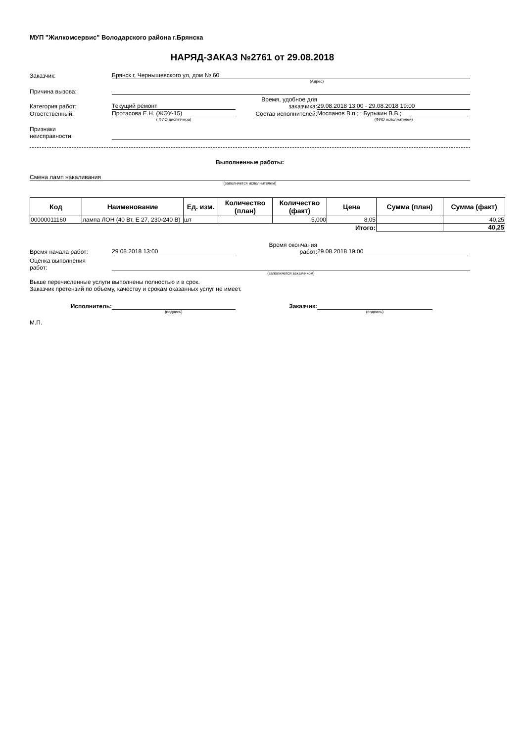МУП "Жилкомсервис" Володарского района г.Брянска
НАРЯД-ЗАКАЗ №2761 от 29.08.2018
Заказчик:
Брянск г, Чернышевского ул, дом № 60
(Адрес)
Причина вызова:
Категория работ:
Текущий ремонт
Время, удобное для
заказчика:
29.08.2018 13:00 - 29.08.2018 19:00
Ответственный:
Протасова Е.Н. (ЖЭУ-15)
Состав исполнителей:
Моспанов В.п.; ; Бурыкин В.В.;
( ФИО диспетчера) (ФИО исполнителей)
Признаки
неисправности:
Выполненные работы:
Смена ламп накаливания
(заполняется исполнителем)
| Код | Наименование | Ед. изм. | Количество (план) | Количество (факт) | Цена | Сумма (план) | Сумма (факт) |
| --- | --- | --- | --- | --- | --- | --- | --- |
| 00000011160 | лампа ЛОН (40 Вт, Е 27, 230-240 В) | шт | | 5,000 | 8,05 | | 40,25 |
| | | | | | Итого: | | 40,25 |
Время начала работ:
29.08.2018 13:00
Время окончания
работ:
29.08.2018 19:00
Оценка выполнения
работ:
(заполняется заказчиком)
Выше перечисленные услуги выполнены полностью и в срок.
Заказчик претензий по объему, качеству и срокам оказанных услуг не имеет.
Исполнитель:
Заказчик:
(подпись) (подпись)
М.П.